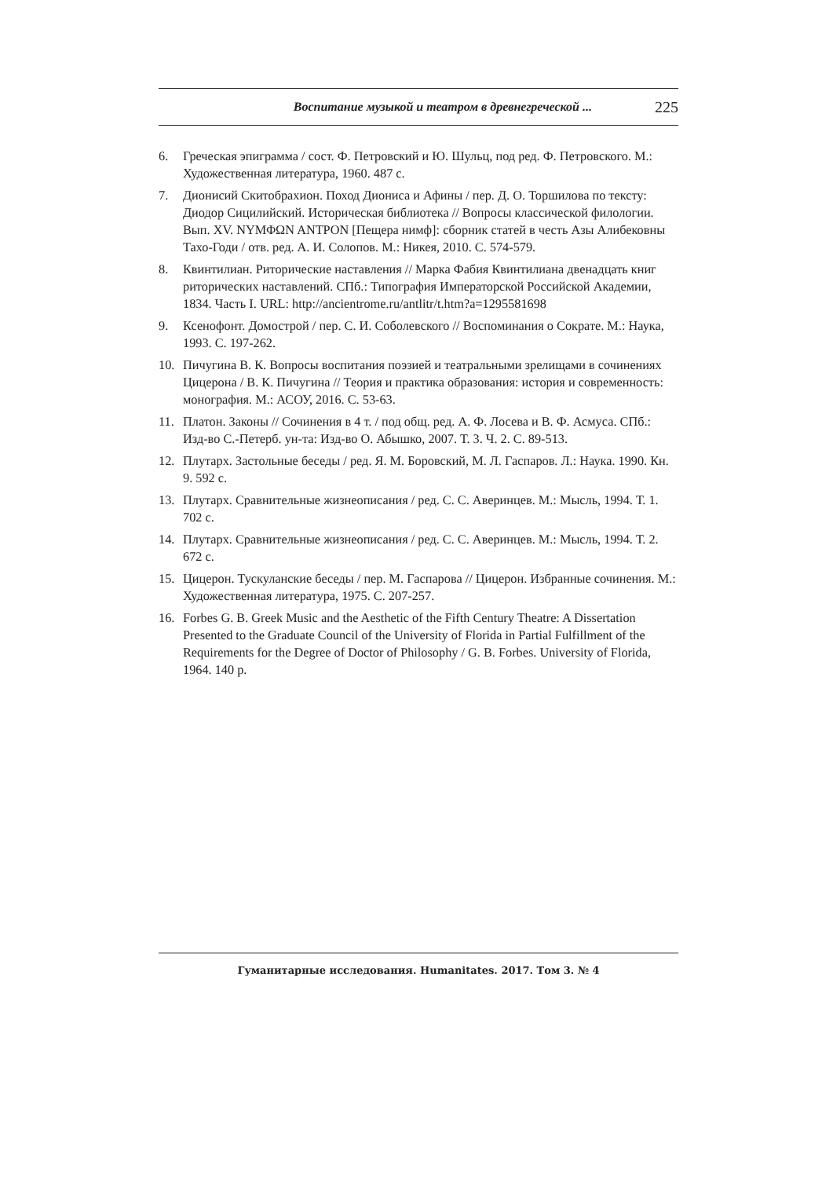Воспитание музыкой и театром в древнегреческой ... 225
6. Греческая эпиграмма / сост. Ф. Петровский и Ю. Шульц, под ред. Ф. Петровского. М.: Художественная литература, 1960. 487 с.
7. Дионисий Скитобрахион. Поход Диониса и Афины / пер. Д. О. Торшилова по тексту: Диодор Сицилийский. Историческая библиотека // Вопросы классической филологии. Вып. XV. NYMΦΩN ANTPON [Пещера нимф]: сборник статей в честь Азы Алибековны Тахо-Годи / отв. ред. А. И. Солопов. М.: Никея, 2010. С. 574-579.
8. Квинтилиан. Риторические наставления // Марка Фабия Квинтилиана двенадцать книг риторических наставлений. СПб.: Типография Императорской Российской Академии, 1834. Часть I. URL: http://ancientrome.ru/antlitr/t.htm?a=1295581698
9. Ксенофонт. Домострой / пер. С. И. Соболевского // Воспоминания о Сократе. М.: Наука, 1993. С. 197-262.
10. Пичугина В. К. Вопросы воспитания поэзией и театральными зрелищами в сочинениях Цицерона / В. К. Пичугина // Теория и практика образования: история и современность: монография. М.: АСОУ, 2016. С. 53-63.
11. Платон. Законы // Сочинения в 4 т. / под общ. ред. А. Ф. Лосева и В. Ф. Асмуса. СПб.: Изд-во С.-Петерб. ун-та: Изд-во О. Абышко, 2007. Т. 3. Ч. 2. С. 89-513.
12. Плутарх. Застольные беседы / ред. Я. М. Боровский, М. Л. Гаспаров. Л.: Наука. 1990. Кн. 9. 592 с.
13. Плутарх. Сравнительные жизнеописания / ред. С. С. Аверинцев. М.: Мысль, 1994. Т. 1. 702 с.
14. Плутарх. Сравнительные жизнеописания / ред. С. С. Аверинцев. М.: Мысль, 1994. Т. 2. 672 с.
15. Цицерон. Тускуланские беседы / пер. М. Гаспарова // Цицерон. Избранные сочинения. М.: Художественная литература, 1975. С. 207-257.
16. Forbes G. B. Greek Music and the Aesthetic of the Fifth Century Theatre: A Dissertation Presented to the Graduate Council of the University of Florida in Partial Fulfillment of the Requirements for the Degree of Doctor of Philosophy / G. B. Forbes. University of Florida, 1964. 140 p.
Гуманитарные исследования. Humanitates. 2017. Том 3. № 4